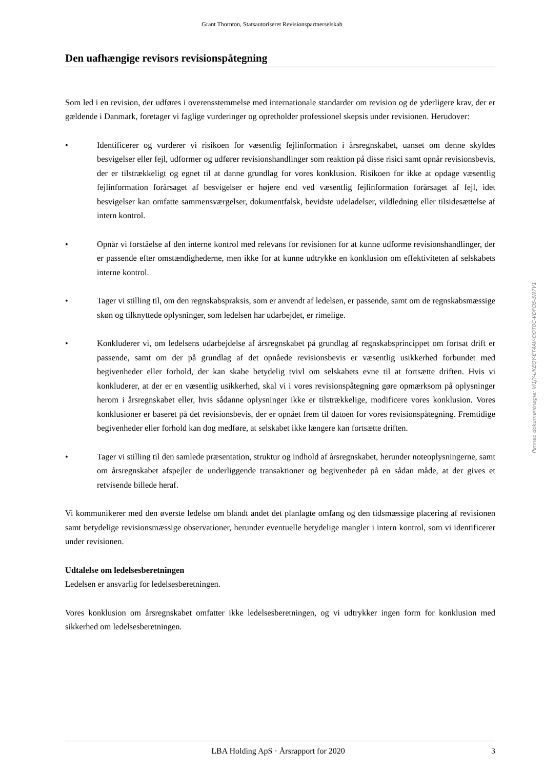Grant Thornton, Statsautoriseret Revisionspartnerselskab
Den uafhængige revisors revisionspåtegning
Som led i en revision, der udføres i overensstemmelse med internationale standarder om revision og de yderligere krav, der er gældende i Danmark, foretager vi faglige vurderinger og opretholder professionel skepsis under revisionen. Herudover:
• Identificerer og vurderer vi risikoen for væsentlig fejlinformation i årsregnskabet, uanset om denne skyldes besvigelser eller fejl, udformer og udfører revisionshandlinger som reaktion på disse risici samt opnår revisionsbevis, der er tilstrækkeligt og egnet til at danne grundlag for vores konklusion. Risikoen for ikke at opdage væsentlig fejlinformation forårsaget af besvigelser er højere end ved væsentlig fejlinformation forårsaget af fejl, idet besvigelser kan omfatte sammensværgelser, dokumentfalsk, bevidste udeladelser, vildledning eller tilsidesættelse af intern kontrol.
• Opnår vi forståelse af den interne kontrol med relevans for revisionen for at kunne udforme revisionshandlinger, der er passende efter omstændighederne, men ikke for at kunne udtrykke en konklusion om effektiviteten af selskabets interne kontrol.
• Tager vi stilling til, om den regnskabspraksis, som er anvendt af ledelsen, er passende, samt om de regnskabsmæssige skøn og tilknyttede oplysninger, som ledelsen har udarbejdet, er rimelige.
• Konkluderer vi, om ledelsens udarbejdelse af årsregnskabet på grundlag af regnskabsprincippet om fortsat drift er passende, samt om der på grundlag af det opnåede revisionsbevis er væsentlig usikkerhed forbundet med begivenheder eller forhold, der kan skabe betydelig tvivl om selskabets evne til at fortsætte driften. Hvis vi konkluderer, at der er en væsentlig usikkerhed, skal vi i vores revisionspåtegning gøre opmærksom på oplysninger herom i årsregnskabet eller, hvis sådanne oplysninger ikke er tilstrækkelige, modificere vores konklusion. Vores konklusioner er baseret på det revisionsbevis, der er opnået frem til datoen for vores revisionspåtegning. Fremtidige begivenheder eller forhold kan dog medføre, at selskabet ikke længere kan fortsætte driften.
• Tager vi stilling til den samlede præsentation, struktur og indhold af årsregnskabet, herunder noteoplysningerne, samt om årsregnskabet afspejler de underliggende transaktioner og begivenheder på en sådan måde, at der gives et retvisende billede heraf.
Vi kommunikerer med den øverste ledelse om blandt andet det planlagte omfang og den tidsmæssige placering af revisionen samt betydelige revisionsmæssige observationer, herunder eventuelle betydelige mangler i intern kontrol, som vi identificerer under revisionen.
Udtalelse om ledelsesberetningen
Ledelsen er ansvarlig for ledelsesberetningen.
Vores konklusion om årsregnskabet omfatter ikke ledelsesberetningen, og vi udtrykker ingen form for konklusion med sikkerhed om ledelsesberetningen.
Penneo dokumentnøgle: VI1JY-UKEQY-ET4AV-OOT0C-VDFO5-5N7V1
LBA Holding ApS · Årsrapport for 2020 3